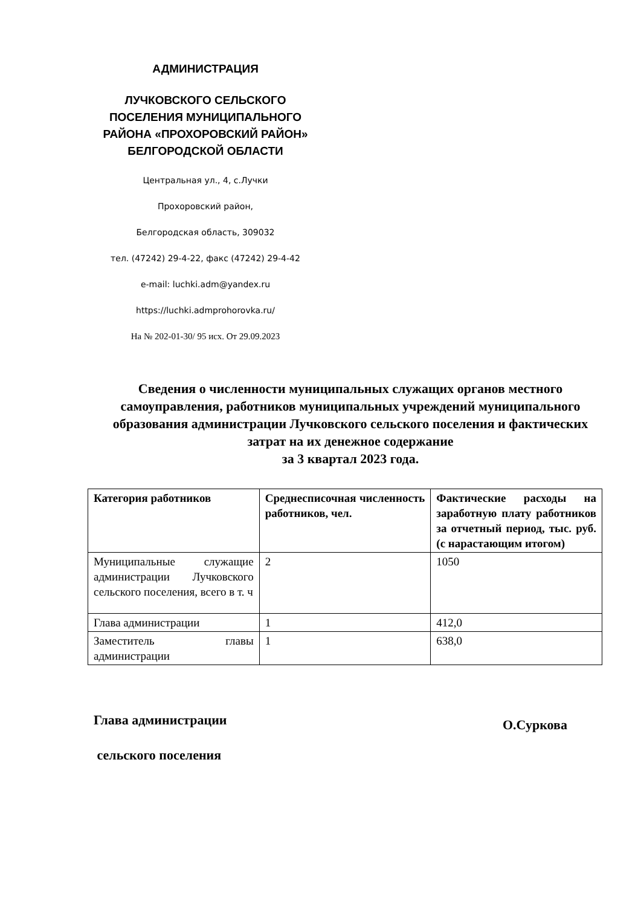АДМИНИСТРАЦИЯ
ЛУЧКОВСКОГО СЕЛЬСКОГО ПОСЕЛЕНИЯ МУНИЦИПАЛЬНОГО РАЙОНА «ПРОХОРОВСКИЙ РАЙОН» БЕЛГОРОДСКОЙ ОБЛАСТИ
Центральная ул., 4, с.Лучки
Прохоровский район,
Белгородская область, 309032
тел. (47242) 29-4-22, факс (47242) 29-4-42
e-mail: luchki.adm@yandex.ru
https://luchki.admprohorovka.ru/
На № 202-01-30/ 95 исх. От 29.09.2023
Сведения о численности муниципальных служащих органов местного самоуправления, работников муниципальных учреждений муниципального образования администрации Лучковского сельского поселения и фактических затрат на их денежное содержание
за 3 квартал 2023 года.
| Категория работников | Среднесписочная численность работников, чел. | Фактические расходы на заработную плату работников за отчетный период, тыс. руб. (с нарастающим итогом) |
| --- | --- | --- |
| Муниципальные служащие администрации Лучковского сельского поселения, всего в т. ч | 2 | 1050 |
| Глава администрации | 1 | 412,0 |
| Заместитель главы администрации | 1 | 638,0 |
Глава администрации
сельского поселения
О.Суркова